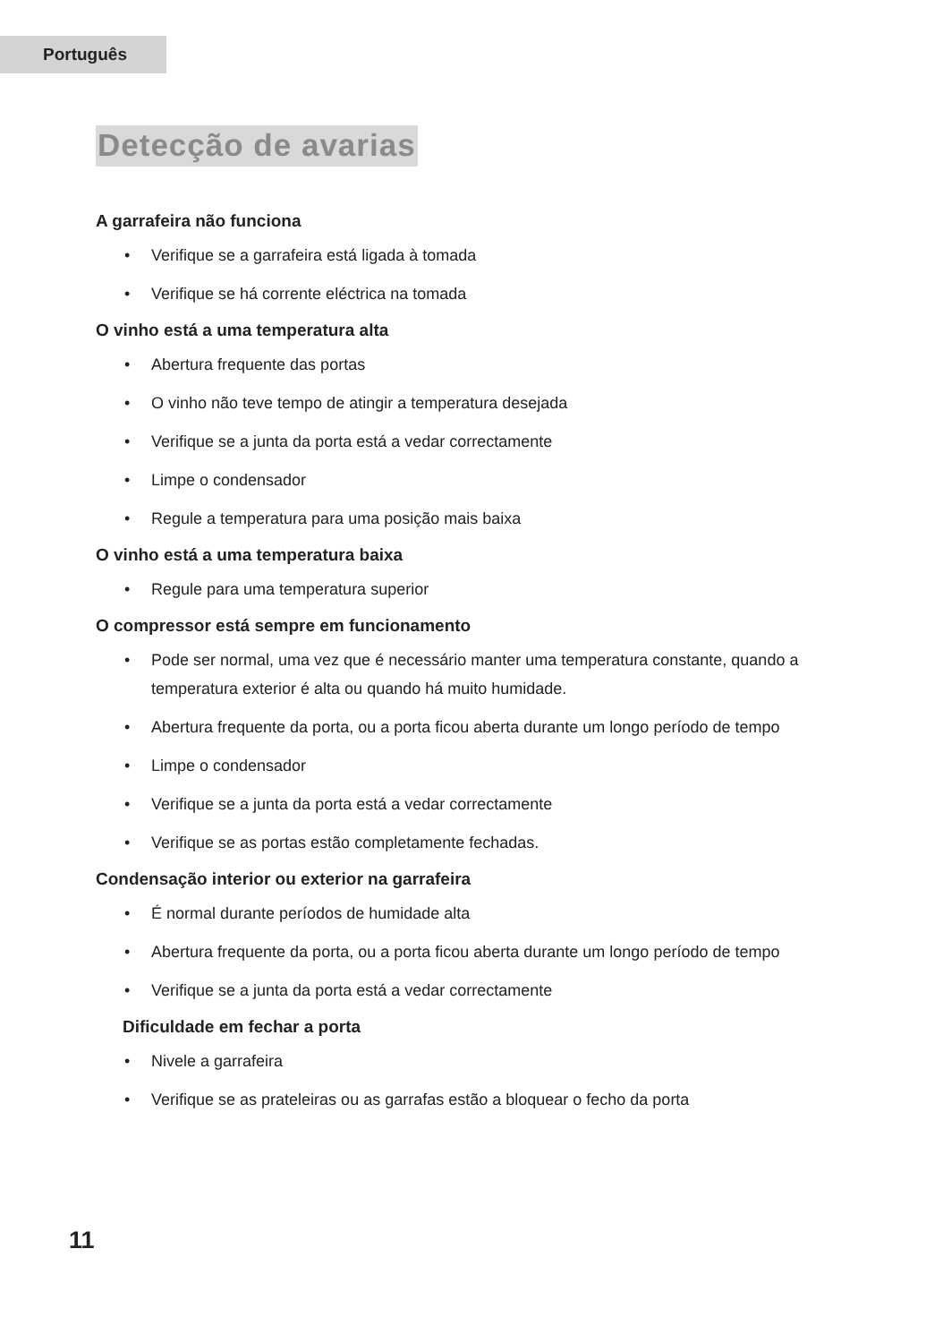Português
Detecção de avarias
A garrafeira não funciona
• Verifique se a garrafeira está ligada à tomada
• Verifique se há corrente eléctrica na tomada
O vinho está a uma temperatura alta
• Abertura frequente das portas
• O vinho não teve tempo de atingir a temperatura desejada
• Verifique se a junta da porta está a vedar correctamente
• Limpe o condensador
• Regule a temperatura para uma posição mais baixa
O vinho está a uma temperatura baixa
• Regule para uma temperatura superior
O compressor está sempre em funcionamento
• Pode ser normal, uma vez que é necessário manter uma temperatura constante, quando a temperatura exterior é alta ou quando há muito humidade.
• Abertura frequente da porta, ou a porta ficou aberta durante um longo período de tempo
• Limpe o condensador
• Verifique se a junta da porta está a vedar correctamente
• Verifique se as portas estão completamente fechadas.
Condensação interior ou exterior na garrafeira
• É normal durante períodos de humidade alta
• Abertura frequente da porta, ou a porta ficou aberta durante um longo período de tempo
• Verifique se a junta da porta está a vedar correctamente
Dificuldade em fechar a porta
• Nivele a garrafeira
• Verifique se as prateleiras ou as garrafas estão a bloquear o fecho da porta
11